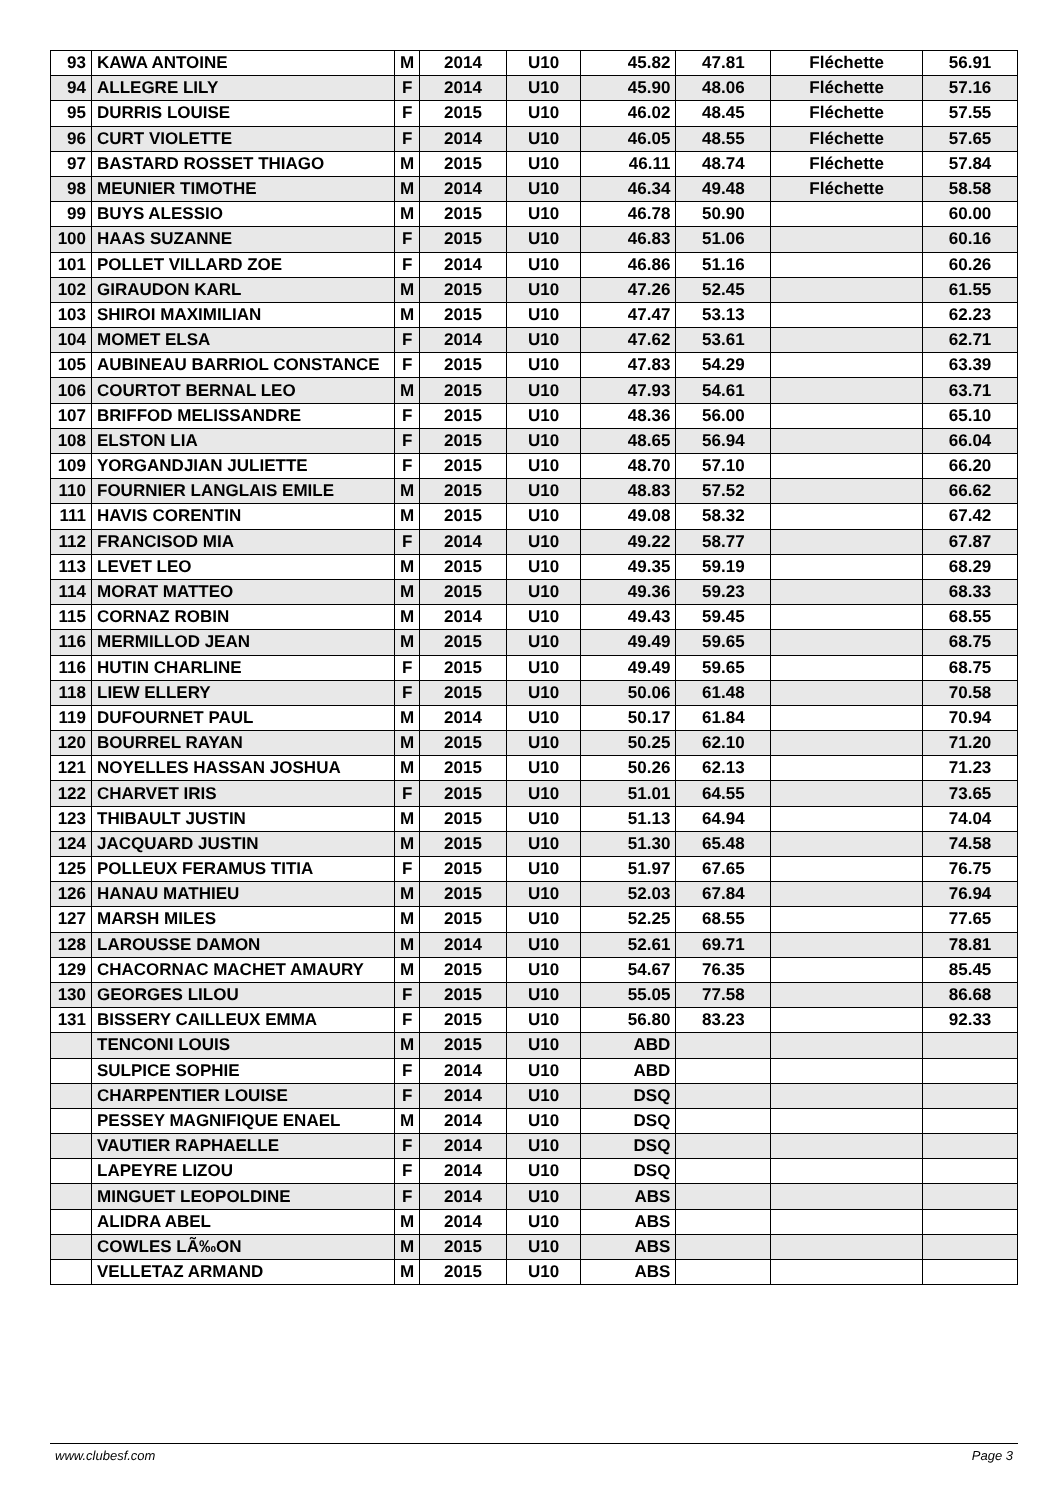| 93 | KAWA ANTOINE | M | 2014 | U10 | 45.82 | 47.81 | Fléchette | 56.91 |
| 94 | ALLEGRE LILY | F | 2014 | U10 | 45.90 | 48.06 | Fléchette | 57.16 |
| 95 | DURRIS LOUISE | F | 2015 | U10 | 46.02 | 48.45 | Fléchette | 57.55 |
| 96 | CURT VIOLETTE | F | 2014 | U10 | 46.05 | 48.55 | Fléchette | 57.65 |
| 97 | BASTARD ROSSET THIAGO | M | 2015 | U10 | 46.11 | 48.74 | Fléchette | 57.84 |
| 98 | MEUNIER TIMOTHE | M | 2014 | U10 | 46.34 | 49.48 | Fléchette | 58.58 |
| 99 | BUYS ALESSIO | M | 2015 | U10 | 46.78 | 50.90 | | 60.00 |
| 100 | HAAS SUZANNE | F | 2015 | U10 | 46.83 | 51.06 | | 60.16 |
| 101 | POLLET VILLARD ZOE | F | 2014 | U10 | 46.86 | 51.16 | | 60.26 |
| 102 | GIRAUDON KARL | M | 2015 | U10 | 47.26 | 52.45 | | 61.55 |
| 103 | SHIROI MAXIMILIAN | M | 2015 | U10 | 47.47 | 53.13 | | 62.23 |
| 104 | MOMET ELSA | F | 2014 | U10 | 47.62 | 53.61 | | 62.71 |
| 105 | AUBINEAU BARRIOL CONSTANCE | F | 2015 | U10 | 47.83 | 54.29 | | 63.39 |
| 106 | COURTOT BERNAL LEO | M | 2015 | U10 | 47.93 | 54.61 | | 63.71 |
| 107 | BRIFFOD MELISSANDRE | F | 2015 | U10 | 48.36 | 56.00 | | 65.10 |
| 108 | ELSTON LIA | F | 2015 | U10 | 48.65 | 56.94 | | 66.04 |
| 109 | YORGANDJIAN JULIETTE | F | 2015 | U10 | 48.70 | 57.10 | | 66.20 |
| 110 | FOURNIER LANGLAIS EMILE | M | 2015 | U10 | 48.83 | 57.52 | | 66.62 |
| 111 | HAVIS CORENTIN | M | 2015 | U10 | 49.08 | 58.32 | | 67.42 |
| 112 | FRANCISOD MIA | F | 2014 | U10 | 49.22 | 58.77 | | 67.87 |
| 113 | LEVET LEO | M | 2015 | U10 | 49.35 | 59.19 | | 68.29 |
| 114 | MORAT MATTEO | M | 2015 | U10 | 49.36 | 59.23 | | 68.33 |
| 115 | CORNAZ ROBIN | M | 2014 | U10 | 49.43 | 59.45 | | 68.55 |
| 116 | MERMILLOD JEAN | M | 2015 | U10 | 49.49 | 59.65 | | 68.75 |
| 116 | HUTIN CHARLINE | F | 2015 | U10 | 49.49 | 59.65 | | 68.75 |
| 118 | LIEW ELLERY | F | 2015 | U10 | 50.06 | 61.48 | | 70.58 |
| 119 | DUFOURNET PAUL | M | 2014 | U10 | 50.17 | 61.84 | | 70.94 |
| 120 | BOURREL RAYAN | M | 2015 | U10 | 50.25 | 62.10 | | 71.20 |
| 121 | NOYELLES HASSAN JOSHUA | M | 2015 | U10 | 50.26 | 62.13 | | 71.23 |
| 122 | CHARVET IRIS | F | 2015 | U10 | 51.01 | 64.55 | | 73.65 |
| 123 | THIBAULT JUSTIN | M | 2015 | U10 | 51.13 | 64.94 | | 74.04 |
| 124 | JACQUARD JUSTIN | M | 2015 | U10 | 51.30 | 65.48 | | 74.58 |
| 125 | POLLEUX FERAMUS TITIA | F | 2015 | U10 | 51.97 | 67.65 | | 76.75 |
| 126 | HANAU MATHIEU | M | 2015 | U10 | 52.03 | 67.84 | | 76.94 |
| 127 | MARSH MILES | M | 2015 | U10 | 52.25 | 68.55 | | 77.65 |
| 128 | LAROUSSE DAMON | M | 2014 | U10 | 52.61 | 69.71 | | 78.81 |
| 129 | CHACORNAC MACHET AMAURY | M | 2015 | U10 | 54.67 | 76.35 | | 85.45 |
| 130 | GEORGES LILOU | F | 2015 | U10 | 55.05 | 77.58 | | 86.68 |
| 131 | BISSERY CAILLEUX EMMA | F | 2015 | U10 | 56.80 | 83.23 | | 92.33 |
| | TENCONI LOUIS | M | 2015 | U10 | ABD | | | |
| | SULPICE SOPHIE | F | 2014 | U10 | ABD | | | |
| | CHARPENTIER LOUISE | F | 2014 | U10 | DSQ | | | |
| | PESSEY MAGNIFIQUE ENAEL | M | 2014 | U10 | DSQ | | | |
| | VAUTIER RAPHAELLE | F | 2014 | U10 | DSQ | | | |
| | LAPEYRE LIZOU | F | 2014 | U10 | DSQ | | | |
| | MINGUET LEOPOLDINE | F | 2014 | U10 | ABS | | | |
| | ALIDRA ABEL | M | 2014 | U10 | ABS | | | |
| | COWLES LÃ‰ON | M | 2015 | U10 | ABS | | | |
| | VELLETAZ ARMAND | M | 2015 | U10 | ABS | | | |
www.clubesf.com Page 3